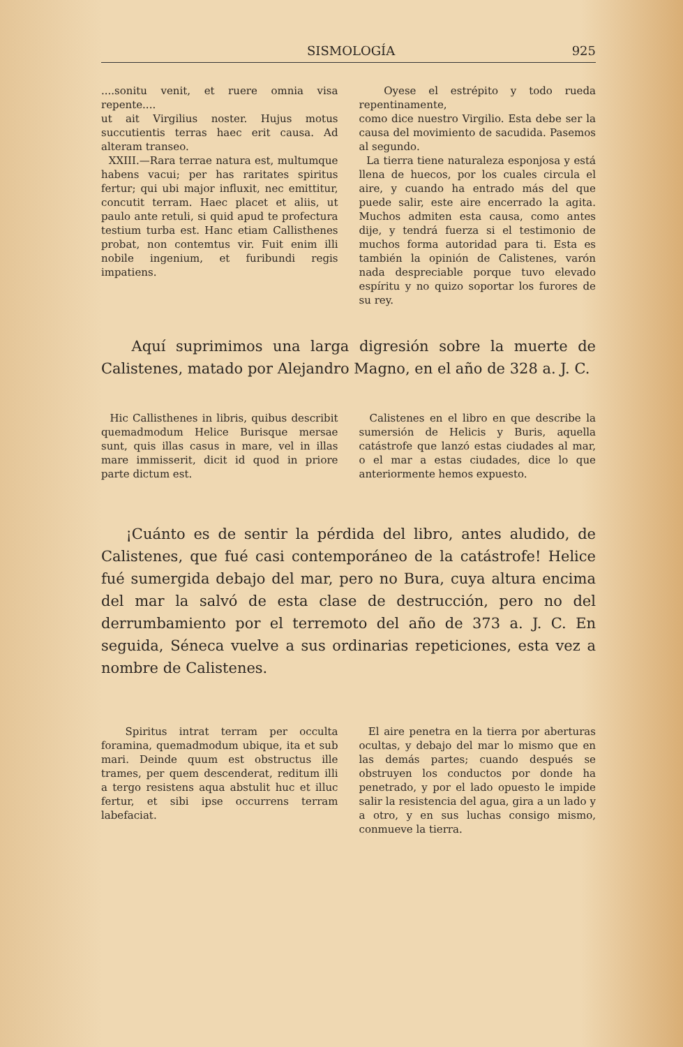SISMOLOGÍA 925
....sonitu venit, et ruere omnia visa repente....
ut ait Virgilius noster. Hujus motus succutientis terras haec erit causa. Ad alteram transeo.
XXIII.—Rara terrae natura est, multumque habens vacui; per has raritates spiritus fertur; qui ubi major influxit, nec emittitur, concutit terram. Haec placet et aliis, ut paulo ante retuli, si quid apud te profectura testium turba est. Hanc etiam Callisthenes probat, non contemtus vir. Fuit enim illi nobile ingenium, et furibundi regis impatiens.
Oyese el estrépito y todo rueda repentinamente,
como dice nuestro Virgilio. Esta debe ser la causa del movimiento de sacudida. Pasemos al segundo.
La tierra tiene naturaleza esponjosa y está llena de huecos, por los cuales circula el aire, y cuando ha entrado más del que puede salir, este aire encerrado la agita. Muchos admiten esta causa, como antes dije, y tendrá fuerza si el testimonio de muchos forma autoridad para ti. Esta es también la opinión de Calistenes, varón nada despreciable porque tuvo elevado espíritu y no quizo soportar los furores de su rey.
Aquí suprimimos una larga digresión sobre la muerte de Calistenes, matado por Alejandro Magno, en el año de 328 a. J. C.
Hic Callisthenes in libris, quibus describit quemadmodum Helice Burisque mersae sunt, quis illas casus in mare, vel in illas mare immisserit, dicit id quod in priore parte dictum est.
Calistenes en el libro en que describe la sumersión de Helicis y Buris, aquella catástrofe que lanzó estas ciudades al mar, o el mar a estas ciudades, dice lo que anteriormente hemos expuesto.
¡Cuánto es de sentir la pérdida del libro, antes aludido, de Calistenes, que fué casi contemporáneo de la catástrofe! Helice fué sumergida debajo del mar, pero no Bura, cuya altura encima del mar la salvó de esta clase de destrucción, pero no del derrumbamiento por el terremoto del año de 373 a. J. C. En seguida, Séneca vuelve a sus ordinarias repeticiones, esta vez a nombre de Calistenes.
Spiritus intrat terram per occulta foramina, quemadmodum ubique, ita et sub mari. Deinde quum est obstructus ille trames, per quem descenderat, reditum illi a tergo resistens aqua abstulit huc et illuc fertur, et sibi ipse occurrens terram labefaciat.
El aire penetra en la tierra por aberturas ocultas, y debajo del mar lo mismo que en las demás partes; cuando después se obstruyen los conductos por donde ha penetrado, y por el lado opuesto le impide salir la resistencia del agua, gira a un lado y a otro, y en sus luchas consigo mismo, conmueve la tierra.